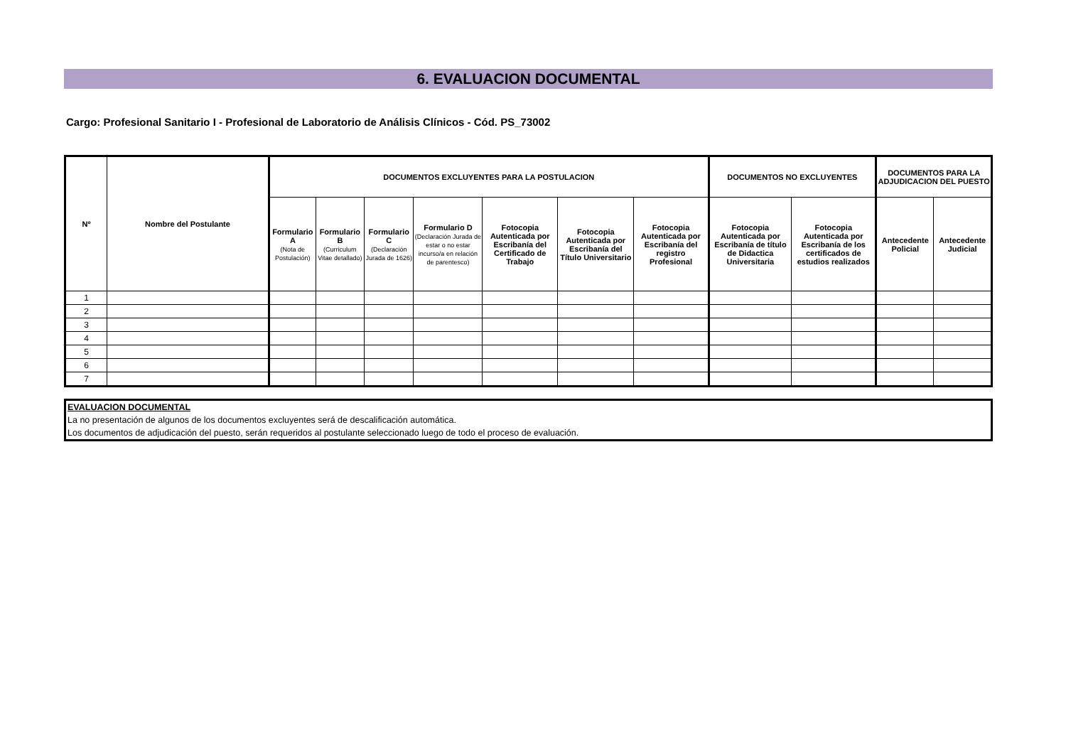6. EVALUACION DOCUMENTAL
Cargo: Profesional Sanitario I - Profesional de Laboratorio de Análisis Clínicos - Cód. PS_73002
| Nº | Nombre del Postulante | DOCUMENTOS EXCLUYENTES PARA LA POSTULACION | | | | | | | DOCUMENTOS NO EXCLUYENTES | | DOCUMENTOS PARA LA ADJUDICACION DEL PUESTO | |
| --- | --- | --- | --- | --- | --- | --- | --- | --- | --- | --- | --- | --- |
| | | Formulario A (Nota de Postulación) | Formulario B (Curriculum Vitae detallado) | Formulario C (Declaración Jurada de 1626) | Formulario D (Declaración Jurada de estar o no estar incurso/a en relación de parentesco) | Fotocopia Autenticada por Escribanía del Certificado de Trabajo | Fotocopia Autenticada por Escribanía del Título Universitario | Fotocopia Autenticada por Escribanía del registro Profesional | Fotocopia Autenticada por Escribanía de título de Didactica Universitaria | Fotocopia Autenticada por Escribanía de los certificados de estudios realizados | Antecedente Policial | Antecedente Judicial |
| 1 | | | | | | | | | | | | |
| 2 | | | | | | | | | | | | |
| 3 | | | | | | | | | | | | |
| 4 | | | | | | | | | | | | |
| 5 | | | | | | | | | | | | |
| 6 | | | | | | | | | | | | |
| 7 | | | | | | | | | | | | |
EVALUACION DOCUMENTAL
La no presentación de algunos de los documentos excluyentes será de descalificación automática.
Los documentos de adjudicación del puesto, serán requeridos al postulante seleccionado luego de todo el proceso de evaluación.